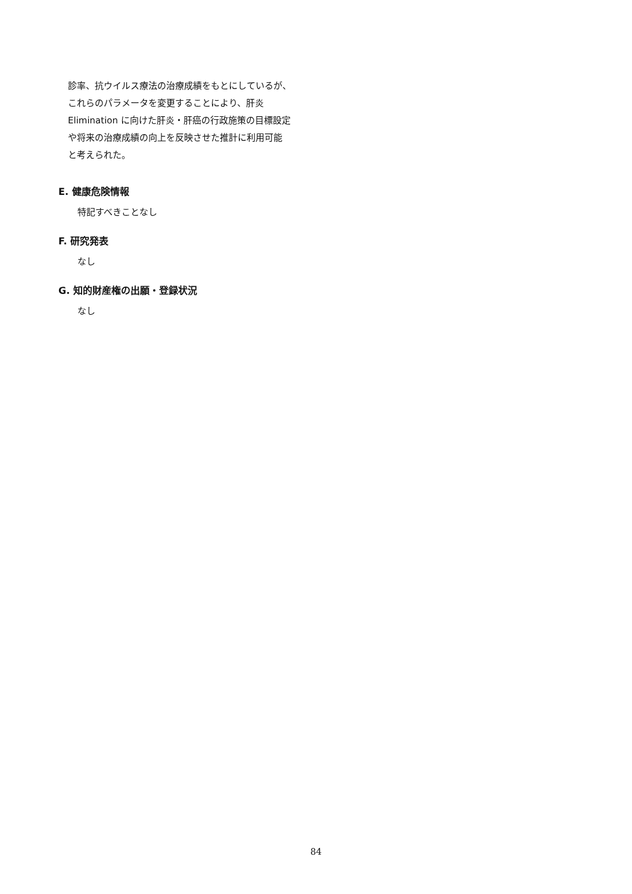診率、抗ウイルス療法の治療成績をもとにしているが、
これらのパラメータを変更することにより、肝炎
Elimination に向けた肝炎・肝癌の行政施策の目標設定
や将来の治療成績の向上を反映させた推計に利用可能
と考えられた。
E. 健康危険情報
特記すべきことなし
F. 研究発表
なし
G. 知的財産権の出願・登録状況
なし
84